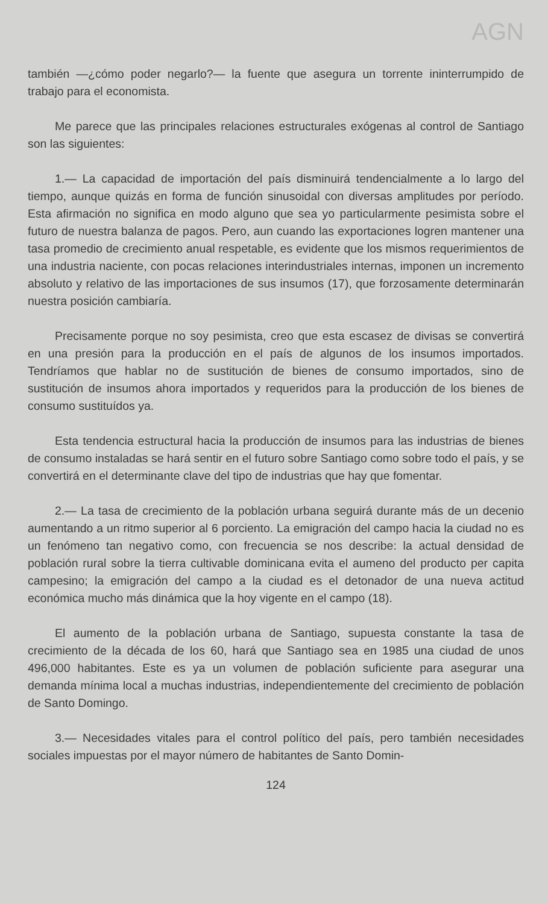AGN
también —¿cómo poder negarlo?— la fuente que asegura un torrente ininterrumpido de trabajo para el economista.
Me parece que las principales relaciones estructurales exógenas al control de Santiago son las siguientes:
1.— La capacidad de importación del país disminuirá tendencialmente a lo largo del tiempo, aunque quizás en forma de función sinusoidal con diversas amplitudes por período. Esta afirmación no significa en modo alguno que sea yo particularmente pesimista sobre el futuro de nuestra balanza de pagos. Pero, aun cuando las exportaciones logren mantener una tasa promedio de crecimiento anual respetable, es evidente que los mismos requerimientos de una industria naciente, con pocas relaciones interindustriales internas, imponen un incremento absoluto y relativo de las importaciones de sus insumos (17), que forzosamente determinarán nuestra posición cambiaría.
Precisamente porque no soy pesimista, creo que esta escasez de divisas se convertirá en una presión para la producción en el país de algunos de los insumos importados. Tendríamos que hablar no de sustitución de bienes de consumo importados, sino de sustitución de insumos ahora importados y requeridos para la producción de los bienes de consumo sustituídos ya.
Esta tendencia estructural hacia la producción de insumos para las industrias de bienes de consumo instaladas se hará sentir en el futuro sobre Santiago como sobre todo el país, y se convertirá en el determinante clave del tipo de industrias que hay que fomentar.
2.— La tasa de crecimiento de la población urbana seguirá durante más de un decenio aumentando a un ritmo superior al 6 porciento. La emigración del campo hacia la ciudad no es un fenómeno tan negativo como, con frecuencia se nos describe: la actual densidad de población rural sobre la tierra cultivable dominicana evita el aumeno del producto per capita campesino; la emigración del campo a la ciudad es el detonador de una nueva actitud económica mucho más dinámica que la hoy vigente en el campo (18).
El aumento de la población urbana de Santiago, supuesta constante la tasa de crecimiento de la década de los 60, hará que Santiago sea en 1985 una ciudad de unos 496,000 habitantes. Este es ya un volumen de población suficiente para asegurar una demanda mínima local a muchas industrias, independientemente del crecimiento de población de Santo Domingo.
3.— Necesidades vitales para el control político del país, pero también necesidades sociales impuestas por el mayor número de habitantes de Santo Domin-
124